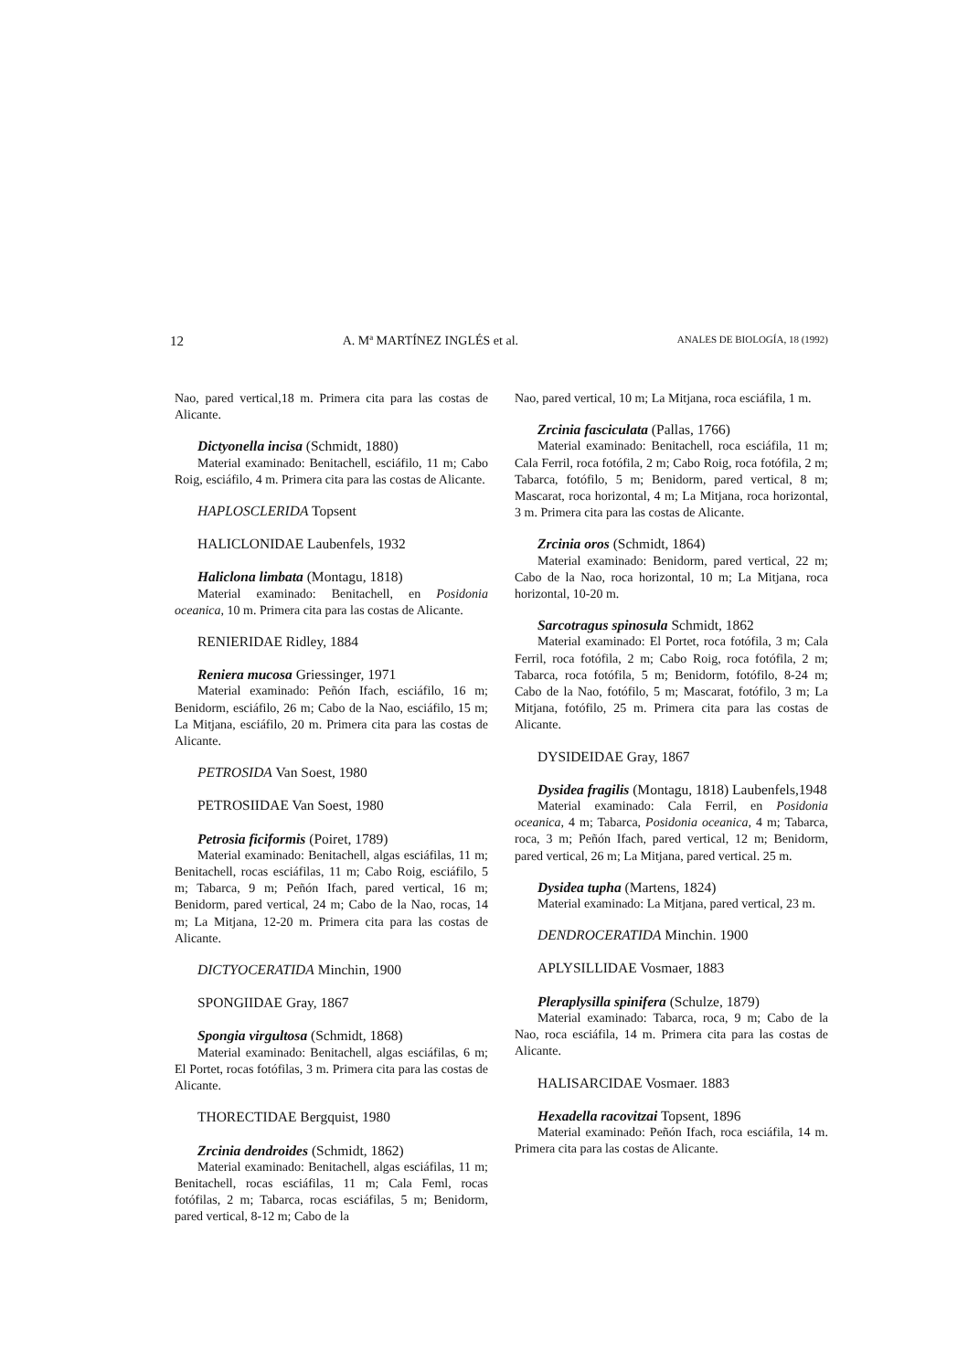12 A. Mª MARTÍNEZ INGLÉS et al. ANALES DE BIOLOGÍA, 18 (1992)
Nao, pared vertical,18 m. Primera cita para las costas de Alicante.
Dictyonella incisa (Schmidt, 1880)
Material examinado: Benitachell, esciáfilo, 11 m; Cabo Roig, esciáfilo, 4 m. Primera cita para las costas de Alicante.
HAPLOSCLERIDA Topsent
HALICLONIDAE Laubenfels, 1932
Haliclona limbata (Montagu, 1818)
Material examinado: Benitachell, en Posidonia oceanica, 10 m. Primera cita para las costas de Alicante.
RENIERIDAE Ridley, 1884
Reniera mucosa Griessinger, 1971
Material examinado: Peñón Ifach, esciáfilo, 16 m; Benidorm, esciáfilo, 26 m; Cabo de la Nao, esciáfilo, 15 m; La Mitjana, esciáfilo, 20 m. Primera cita para las costas de Alicante.
PETROSIDA Van Soest, 1980
PETROSIIDAE Van Soest, 1980
Petrosia ficiformis (Poiret, 1789)
Material examinado: Benitachell, algas esciáfilas, 11 m; Benitachell, rocas esciáfilas, 11 m; Cabo Roig, esciáfilo, 5 m; Tabarca, 9 m; Peñón Ifach, pared vertical, 16 m; Benidorm, pared vertical, 24 m; Cabo de la Nao, rocas, 14 m; La Mitjana, 12-20 m. Primera cita para las costas de Alicante.
DICTYOCERATIDA Minchin, 1900
SPONGIIDAE Gray, 1867
Spongia virgultosa (Schmidt, 1868)
Material examinado: Benitachell, algas esciáfilas, 6 m; El Portet, rocas fotófilas, 3 m. Primera cita para las costas de Alicante.
THORECTIDAE Bergquist, 1980
Zrcinia dendroides (Schmidt, 1862)
Material examinado: Benitachell, algas esciáfilas, 11 m; Benitachell, rocas esciáfilas, 11 m; Cala Feml, rocas fotófilas, 2 m; Tabarca, rocas esciáfilas, 5 m; Benidorm, pared vertical, 8-12 m; Cabo de la
Nao, pared vertical, 10 m; La Mitjana, roca esciáfila, 1 m.
Zrcinia fasciculata (Pallas, 1766)
Material examinado: Benitachell, roca esciáfila, 11 m; Cala Ferril, roca fotófila, 2 m; Cabo Roig, roca fotófila, 2 m; Tabarca, fotófilo, 5 m; Benidorm, pared vertical, 8 m; Mascarat, roca horizontal, 4 m; La Mitjana, roca horizontal, 3 m. Primera cita para las costas de Alicante.
Zrcinia oros (Schmidt, 1864)
Material examinado: Benidorm, pared vertical, 22 m; Cabo de la Nao, roca horizontal, 10 m; La Mitjana, roca horizontal, 10-20 m.
Sarcotragus spinosula Schmidt, 1862
Material examinado: El Portet, roca fotófila, 3 m; Cala Ferril, roca fotófila, 2 m; Cabo Roig, roca fotófila, 2 m; Tabarca, roca fotófila, 5 m; Benidorm, fotófilo, 8-24 m; Cabo de la Nao, fotófilo, 5 m; Mascarat, fotófilo, 3 m; La Mitjana, fotófilo, 25 m. Primera cita para las costas de Alicante.
DYSIDEIDAE Gray, 1867
Dysidea fragilis (Montagu, 1818) Laubenfels,1948
Material examinado: Cala Ferril, en Posidonia oceanica, 4 m; Tabarca, Posidonia oceanica, 4 m; Tabarca, roca, 3 m; Peñón Ifach, pared vertical, 12 m; Benidorm, pared vertical, 26 m; La Mitjana, pared vertical. 25 m.
Dysidea tupha (Martens, 1824)
Material examinado: La Mitjana, pared vertical, 23 m.
DENDROCERATIDA Minchin. 1900
APLYSILLIDAE Vosmaer, 1883
Pleraplysilla spinifera (Schulze, 1879)
Material examinado: Tabarca, roca, 9 m; Cabo de la Nao, roca esciáfila, 14 m. Primera cita para las costas de Alicante.
HALISARCIDAE Vosmaer. 1883
Hexadella racovitzai Topsent, 1896
Material examinado: Peñón Ifach, roca esciáfila, 14 m. Primera cita para las costas de Alicante.